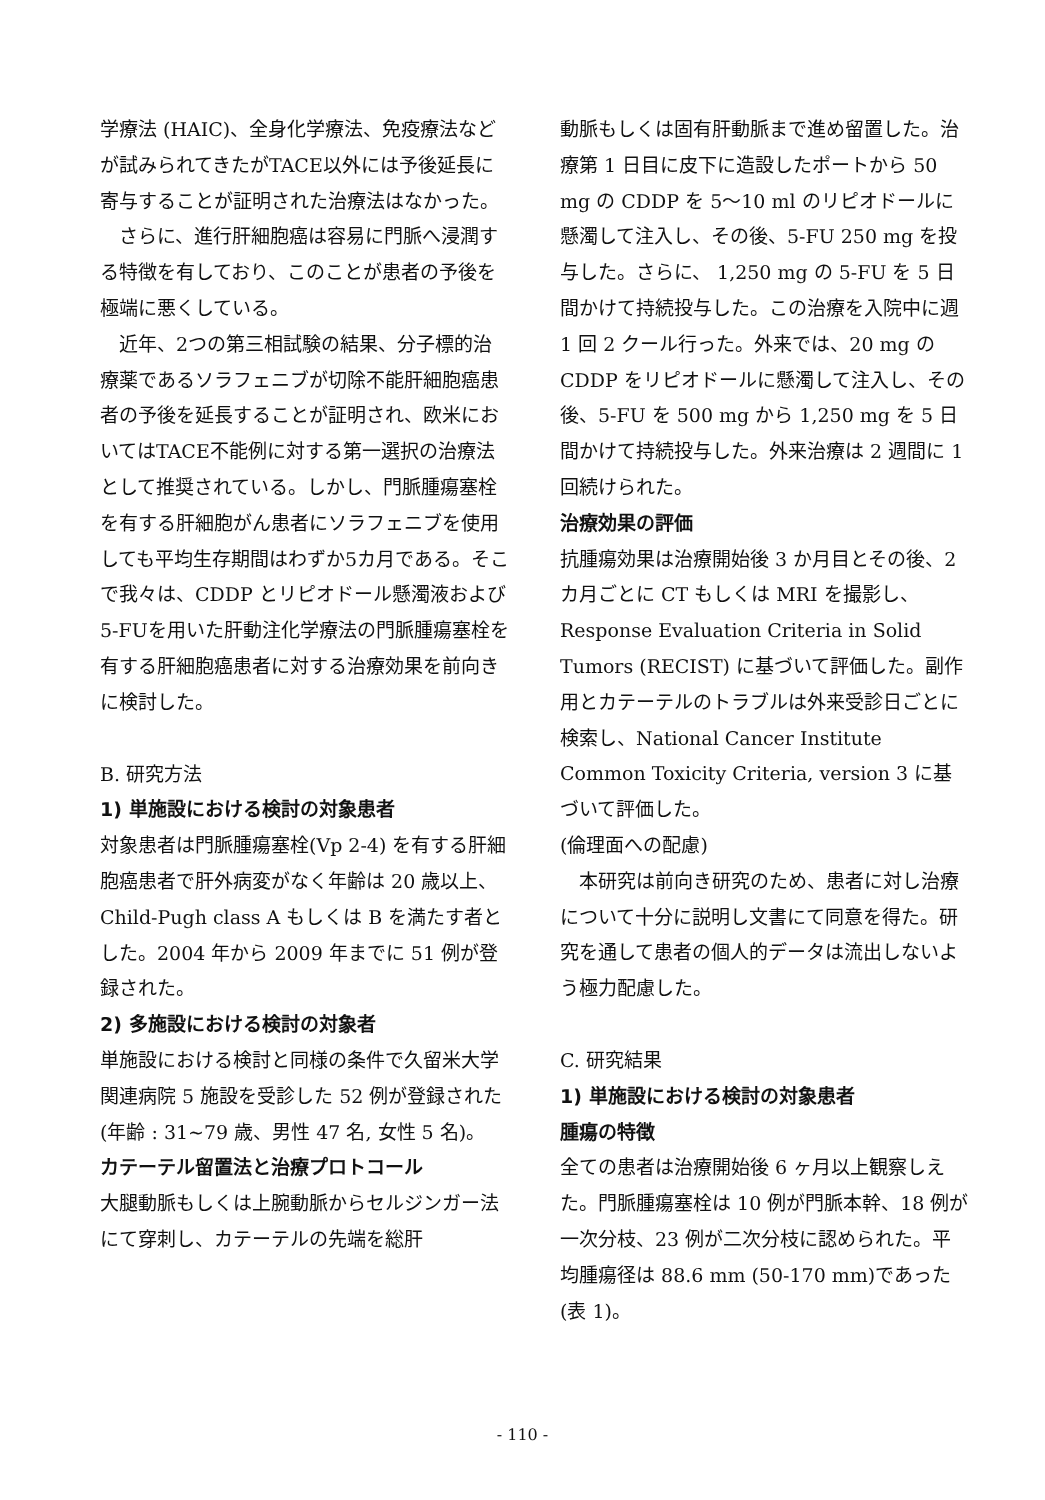学療法 (HAIC)、全身化学療法、免疫療法などが試みられてきたがTACE以外には予後延長に寄与することが証明された治療法はなかった。
さらに、進行肝細胞癌は容易に門脈へ浸潤する特徴を有しており、このことが患者の予後を極端に悪くしている。
近年、2つの第三相試験の結果、分子標的治療薬であるソラフェニブが切除不能肝細胞癌患者の予後を延長することが証明され、欧米においてはTACE不能例に対する第一選択の治療法として推奨されている。しかし、門脈腫瘍塞栓を有する肝細胞がん患者にソラフェニブを使用しても平均生存期間はわずか5カ月である。そこで我々は、CDDP とリピオドール懸濁液および5-FUを用いた肝動注化学療法の門脈腫瘍塞栓を有する肝細胞癌患者に対する治療効果を前向きに検討した。
B. 研究方法
1) 単施設における検討の対象患者
対象患者は門脈腫瘍塞栓(Vp 2-4) を有する肝細胞癌患者で肝外病変がなく年齢は 20 歳以上、Child-Pugh class A もしくは B を満たす者とした。2004 年から 2009 年までに 51 例が登録された。
2) 多施設における検討の対象者
単施設における検討と同様の条件で久留米大学関連病院 5 施設を受診した 52 例が登録された (年齢 : 31~79 歳、男性 47 名, 女性 5 名)。
カテーテル留置法と治療プロトコール
大腿動脈もしくは上腕動脈からセルジンガー法にて穿刺し、カテーテルの先端を総肝
動脈もしくは固有肝動脈まで進め留置した。治療第 1 日目に皮下に造設したポートから 50 mg の CDDP を 5～10 ml のリピオドールに懸濁して注入し、その後、5-FU 250 mg を投与した。さらに、 1,250 mg の 5-FU を 5 日間かけて持続投与した。この治療を入院中に週 1 回 2 クール行った。外来では、20 mg の CDDP をリピオドールに懸濁して注入し、その後、5-FU を 500 mg から 1,250 mg を 5 日間かけて持続投与した。外来治療は 2 週間に 1 回続けられた。
治療効果の評価
抗腫瘍効果は治療開始後 3 か月目とその後、2カ月ごとに CT もしくは MRI を撮影し、Response Evaluation Criteria in Solid Tumors (RECIST) に基づいて評価した。副作用とカテーテルのトラブルは外来受診日ごとに検索し、National Cancer Institute Common Toxicity Criteria, version 3 に基づいて評価した。
(倫理面への配慮)
本研究は前向き研究のため、患者に対し治療について十分に説明し文書にて同意を得た。研究を通して患者の個人的データは流出しないよう極力配慮した。
C. 研究結果
1) 単施設における検討の対象患者
腫瘍の特徴
全ての患者は治療開始後 6 ヶ月以上観察しえた。門脈腫瘍塞栓は 10 例が門脈本幹、18 例が一次分枝、23 例が二次分枝に認められた。平均腫瘍径は 88.6 mm (50-170 mm)であった (表 1)。
- 110 -